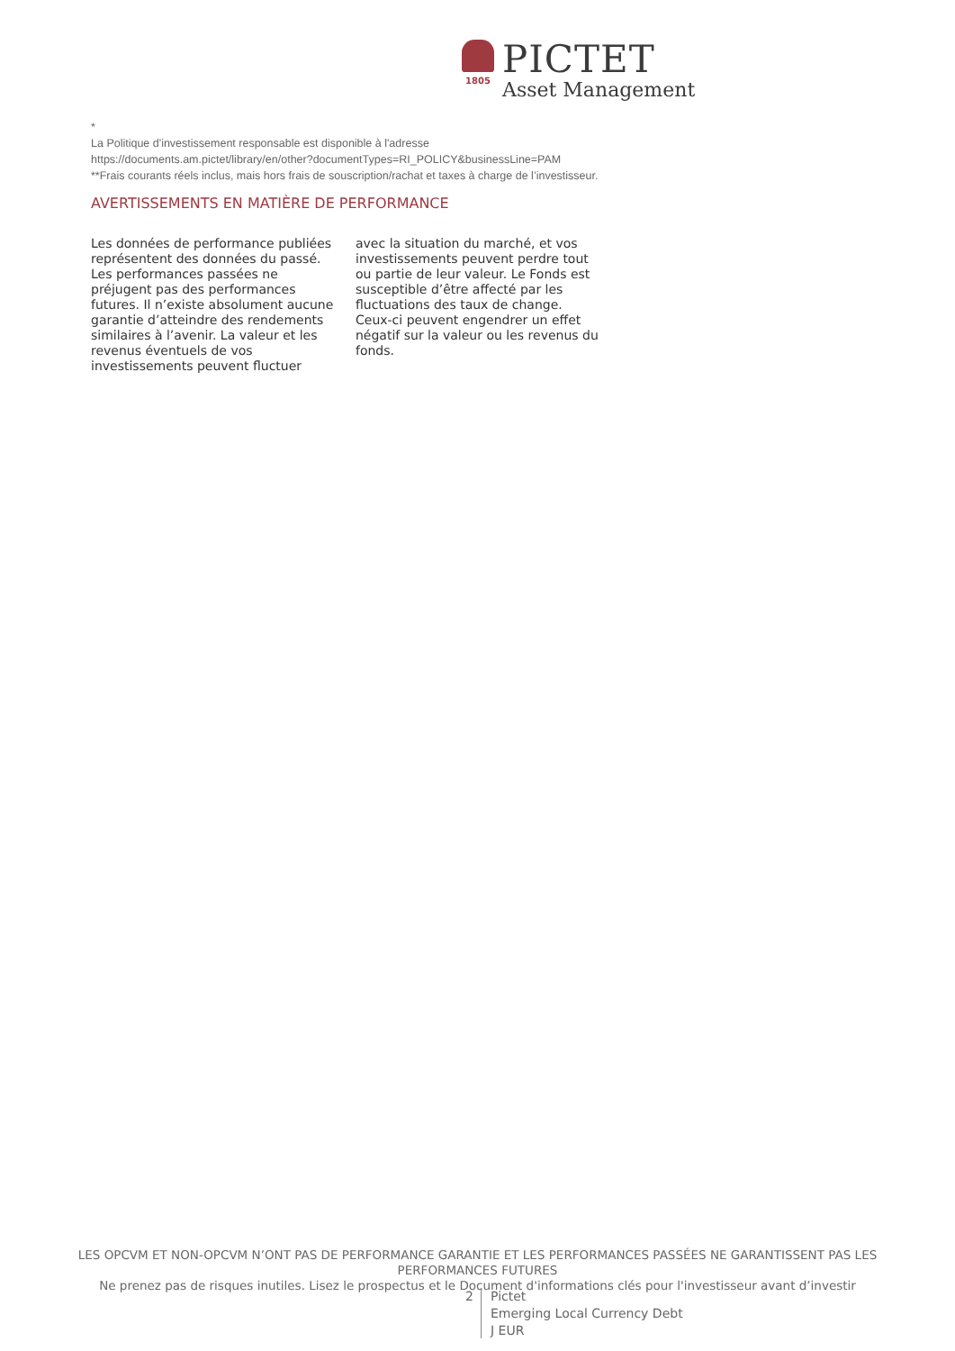1805
PICTET
Asset Management
*
La Politique d'investissement responsable est disponible à l'adresse
https://documents.am.pictet/library/en/other?documentTypes=RI_POLICY&businessLine=PAM
**Frais courants réels inclus, mais hors frais de souscription/rachat et taxes à charge de l’investisseur.
AVERTISSEMENTS EN MATIÈRE DE PERFORMANCE
Les données de performance publiées représentent des données du passé. Les performances passées ne préjugent pas des performances futures. Il n’existe absolument aucune garantie d’atteindre des rendements similaires à l’avenir. La valeur et les revenus éventuels de vos investissements peuvent fluctuer
avec la situation du marché, et vos investissements peuvent perdre tout ou partie de leur valeur. Le Fonds est susceptible d’être affecté par les fluctuations des taux de change. Ceux-ci peuvent engendrer un effet négatif sur la valeur ou les revenus du fonds.
LES OPCVM ET NON-OPCVM N’ONT PAS DE PERFORMANCE GARANTIE ET LES PERFORMANCES PASSÉES NE GARANTISSENT PAS LES PERFORMANCES FUTURES
Ne prenez pas de risques inutiles. Lisez le prospectus et le Document d'informations clés pour l'investisseur avant d’investir
2
Pictet
Emerging Local Currency Debt
J EUR